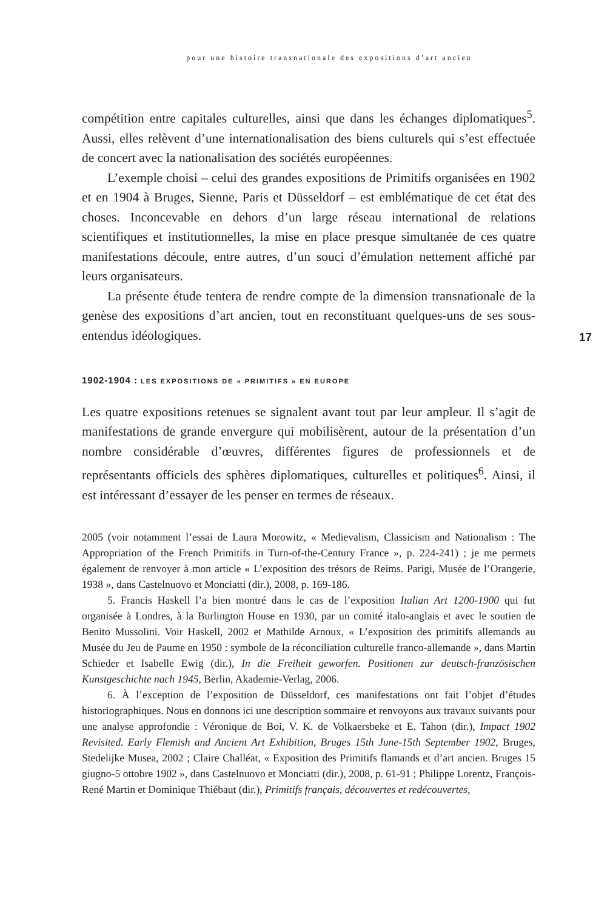pour une histoire transnationale des expositions d’art ancien
17
compétition entre capitales culturelles, ainsi que dans les échanges diploma­tiques<sup>5</sup>. Aussi, elles relèvent d’une internationalisation des biens culturels qui s’est effectuée de concert avec la nationalisation des sociétés européennes.
L’exemple choisi – celui des grandes expositions de Primitifs organisées en 1902 et en 1904 à Bruges, Sienne, Paris et Düsseldorf – est emblématique de cet état des choses. Inconcevable en dehors d’un large réseau international de relations scientifiques et institutionnelles, la mise en place presque simulta­née de ces quatre manifestations découle, entre autres, d’un souci d’émulation nettement affiché par leurs organisateurs.
La présente étude tentera de rendre compte de la dimension transnationale de la genèse des expositions d’art ancien, tout en reconstituant quelques-uns de ses sous-entendus idéologiques.
1902-1904 : LES EXPOSITIONS DE « PRIMITIFS » EN EUROPE
Les quatre expositions retenues se signalent avant tout par leur ampleur. Il s’agit de manifestations de grande envergure qui mobilisèrent, autour de la présenta­tion d’un nombre considérable d’œuvres, différentes figures de professionnels et de représentants officiels des sphères diplomatiques, culturelles et politiques<sup>6</sup>. Ainsi, il est intéressant d’essayer de les penser en termes de réseaux.
2005 (voir notamment l’essai de Laura Morowitz, « Medievalism, Classicism and Natio­nalism : The Appropriation of the French Primitifs in Turn-of-the-Century France », p. 224-241) ; je me permets également de renvoyer à mon article « L’exposition des trésors de Reims. Parigi, Musée de l’Orangerie, 1938 », dans Castelnuovo et Monciatti (dir.), 2008, p. 169-186.
5. Francis Haskell l’a bien montré dans le cas de l’exposition Italian Art 1200-1900 qui fut organisée à Londres, à la Burlington House en 1930, par un comité italo-anglais et avec le soutien de Benito Mussolini. Voir Haskell, 2002 et Mathilde Arnoux, « L’exposition des primitifs allemands au Musée du Jeu de Paume en 1950 : symbole de la réconcilia­tion culturelle franco-allemande », dans Martin Schieder et Isabelle Ewig (dir.), In die Freiheit geworfen. Positionen zur deutsch-französischen Kunstgeschichte nach 1945, Berlin, Akademie-Verlag, 2006.
6. À l’exception de l’exposition de Düsseldorf, ces manifestations ont fait l’objet d’études historiographiques. Nous en donnons ici une description sommaire et renvoyons aux travaux suivants pour une analyse approfondie : Véronique de Boi, V. K. de Volkaersbeke et E. Tahon (dir.), Impact 1902 Revisited. Early Flemish and Ancient Art Exhibition, Bruges 15th June-15th September 1902, Bruges, Stedelijke Musea, 2002 ; Claire Challéat, « Exposition des Primitifs flamands et d’art ancien. Bruges 15 giugno-5 ottobre 1902 », dans Castelnuovo et Monciatti (dir.), 2008, p. 61-91 ; Philippe Lorentz, François-René Martin et Dominique Thiébaut (dir.), Primitifs français, découvertes et redécouvertes,